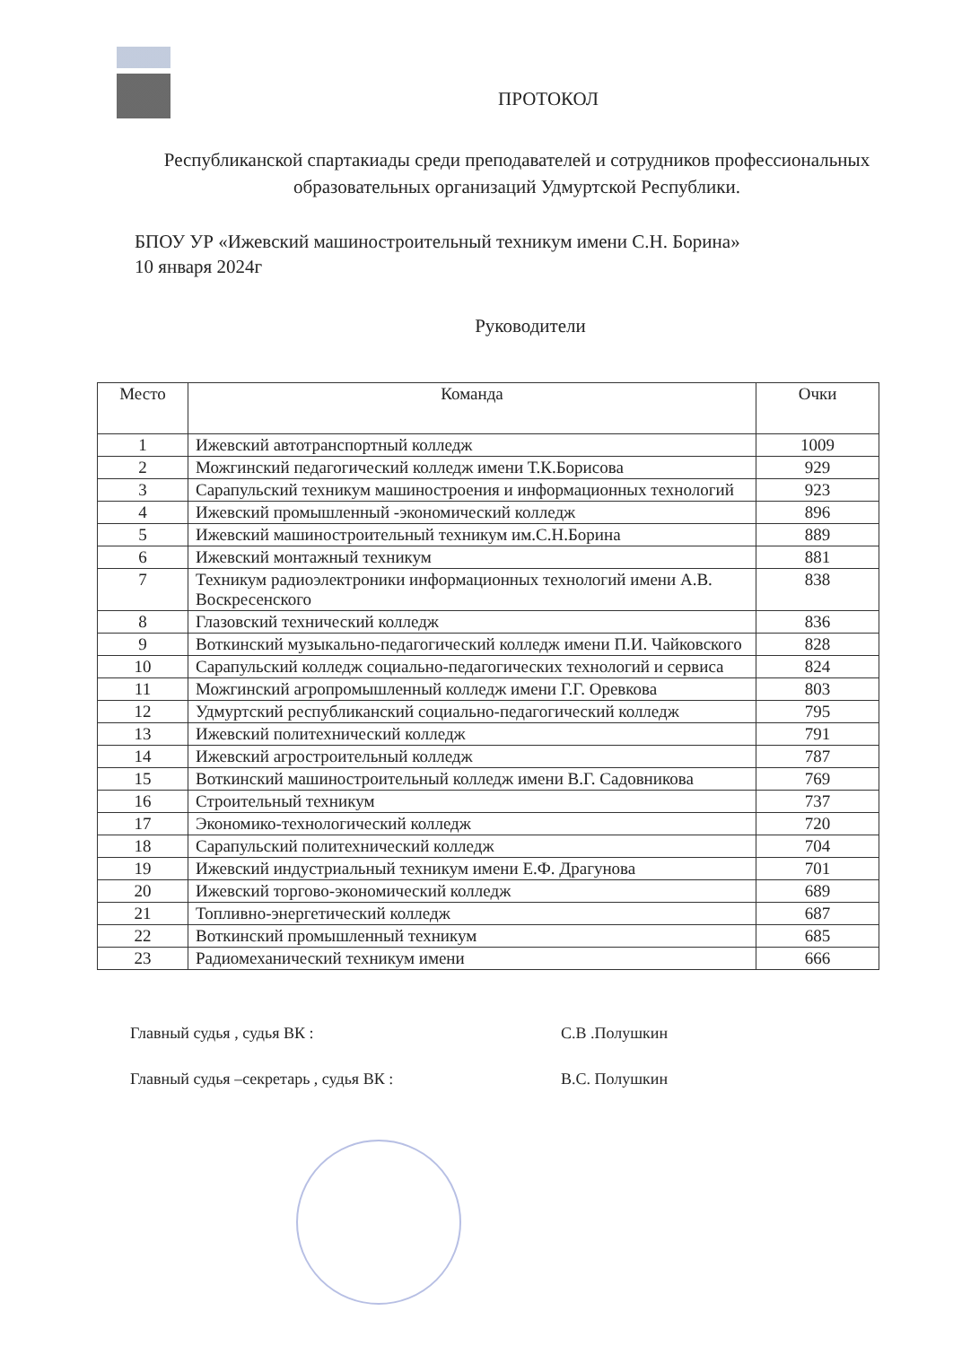ПРОТОКОЛ
Республиканской спартакиады среди преподавателей и сотрудников профессиональных образовательных организаций Удмуртской Республики.
БПОУ УР «Ижевский машиностроительный техникум имени С.Н. Борина»
10 января 2024г
Руководители
| Место | Команда | Очки |
| --- | --- | --- |
| 1 | Ижевский автотранспортный колледж | 1009 |
| 2 | Можгинский педагогический колледж имени Т.К.Борисова | 929 |
| 3 | Сарапульский техникум машиностроения и информационных технологий | 923 |
| 4 | Ижевский промышленный -экономический колледж | 896 |
| 5 | Ижевский машиностроительный техникум им.С.Н.Борина | 889 |
| 6 | Ижевский монтажный техникум | 881 |
| 7 | Техникум радиоэлектроники информационных технологий имени А.В. Воскресенского | 838 |
| 8 | Глазовский технический колледж | 836 |
| 9 | Воткинский музыкально-педагогический колледж имени П.И. Чайковского | 828 |
| 10 | Сарапульский колледж социально-педагогических технологий и сервиса | 824 |
| 11 | Можгинский агропромышленный колледж имени Г.Г. Оревкова | 803 |
| 12 | Удмуртский республиканский социально-педагогический колледж | 795 |
| 13 | Ижевский политехнический колледж | 791 |
| 14 | Ижевский агростроительный колледж | 787 |
| 15 | Воткинский машиностроительный колледж имени В.Г. Садовникова | 769 |
| 16 | Строительный техникум | 737 |
| 17 | Экономико-технологический колледж | 720 |
| 18 | Сарапульский политехнический колледж | 704 |
| 19 | Ижевский индустриальный техникум имени Е.Ф. Драгунова | 701 |
| 20 | Ижевский торгово-экономический колледж | 689 |
| 21 | Топливно-энергетический колледж | 687 |
| 22 | Воткинский промышленный техникум | 685 |
| 23 | Радиомеханический техникум имени | 666 |
Главный судья , судья ВК : С.В .Полушкин
Главный судья –секретарь , судья ВК : В.С. Полушкин